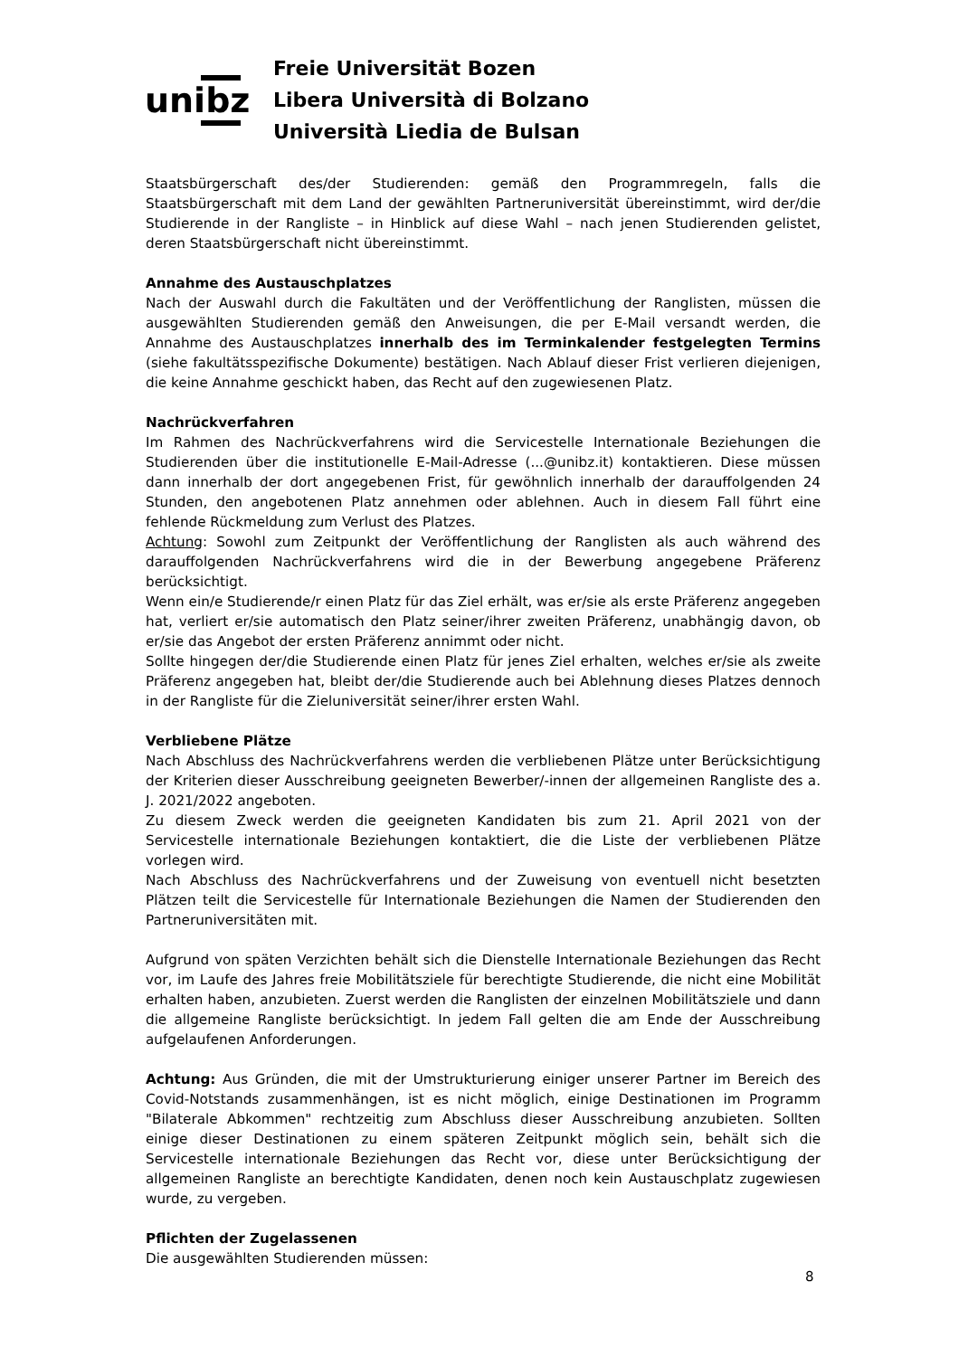unibz
Freie Universität Bozen
Libera Università di Bolzano
Università Liedia de Bulsan
Staatsbürgerschaft des/der Studierenden: gemäß den Programmregeln, falls die Staatsbürgerschaft mit dem Land der gewählten Partneruniversität übereinstimmt, wird der/die Studierende in der Rangliste – in Hinblick auf diese Wahl – nach jenen Studierenden gelistet, deren Staatsbürgerschaft nicht übereinstimmt.
Annahme des Austauschplatzes
Nach der Auswahl durch die Fakultäten und der Veröffentlichung der Ranglisten, müssen die ausgewählten Studierenden gemäß den Anweisungen, die per E-Mail versandt werden, die Annahme des Austauschplatzes innerhalb des im Terminkalender festgelegten Termins (siehe fakultätsspezifische Dokumente) bestätigen. Nach Ablauf dieser Frist verlieren diejenigen, die keine Annahme geschickt haben, das Recht auf den zugewiesenen Platz.
Nachrückverfahren
Im Rahmen des Nachrückverfahrens wird die Servicestelle Internationale Beziehungen die Studierenden über die institutionelle E-Mail-Adresse (...@unibz.it) kontaktieren. Diese müssen dann innerhalb der dort angegebenen Frist, für gewöhnlich innerhalb der darauffolgenden 24 Stunden, den angebotenen Platz annehmen oder ablehnen. Auch in diesem Fall führt eine fehlende Rückmeldung zum Verlust des Platzes.
Achtung: Sowohl zum Zeitpunkt der Veröffentlichung der Ranglisten als auch während des darauffolgenden Nachrückverfahrens wird die in der Bewerbung angegebene Präferenz berücksichtigt.
Wenn ein/e Studierende/r einen Platz für das Ziel erhält, was er/sie als erste Präferenz angegeben hat, verliert er/sie automatisch den Platz seiner/ihrer zweiten Präferenz, unabhängig davon, ob er/sie das Angebot der ersten Präferenz annimmt oder nicht.
Sollte hingegen der/die Studierende einen Platz für jenes Ziel erhalten, welches er/sie als zweite Präferenz angegeben hat, bleibt der/die Studierende auch bei Ablehnung dieses Platzes dennoch in der Rangliste für die Zieluniversität seiner/ihrer ersten Wahl.
Verbliebene Plätze
Nach Abschluss des Nachrückverfahrens werden die verbliebenen Plätze unter Berücksichtigung der Kriterien dieser Ausschreibung geeigneten Bewerber/-innen der allgemeinen Rangliste des a. J. 2021/2022 angeboten.
Zu diesem Zweck werden die geeigneten Kandidaten bis zum 21. April 2021 von der Servicestelle internationale Beziehungen kontaktiert, die die Liste der verbliebenen Plätze vorlegen wird.
Nach Abschluss des Nachrückverfahrens und der Zuweisung von eventuell nicht besetzten Plätzen teilt die Servicestelle für Internationale Beziehungen die Namen der Studierenden den Partneruniversitäten mit.
Aufgrund von späten Verzichten behält sich die Dienstelle Internationale Beziehungen das Recht vor, im Laufe des Jahres freie Mobilitätsziele für berechtigte Studierende, die nicht eine Mobilität erhalten haben, anzubieten. Zuerst werden die Ranglisten der einzelnen Mobilitätsziele und dann die allgemeine Rangliste berücksichtigt. In jedem Fall gelten die am Ende der Ausschreibung aufgelaufenen Anforderungen.
Achtung: Aus Gründen, die mit der Umstrukturierung einiger unserer Partner im Bereich des Covid-Notstands zusammenhängen, ist es nicht möglich, einige Destinationen im Programm "Bilaterale Abkommen" rechtzeitig zum Abschluss dieser Ausschreibung anzubieten. Sollten einige dieser Destinationen zu einem späteren Zeitpunkt möglich sein, behält sich die Servicestelle internationale Beziehungen das Recht vor, diese unter Berücksichtigung der allgemeinen Rangliste an berechtigte Kandidaten, denen noch kein Austauschplatz zugewiesen wurde, zu vergeben.
Pflichten der Zugelassenen
Die ausgewählten Studierenden müssen:
8